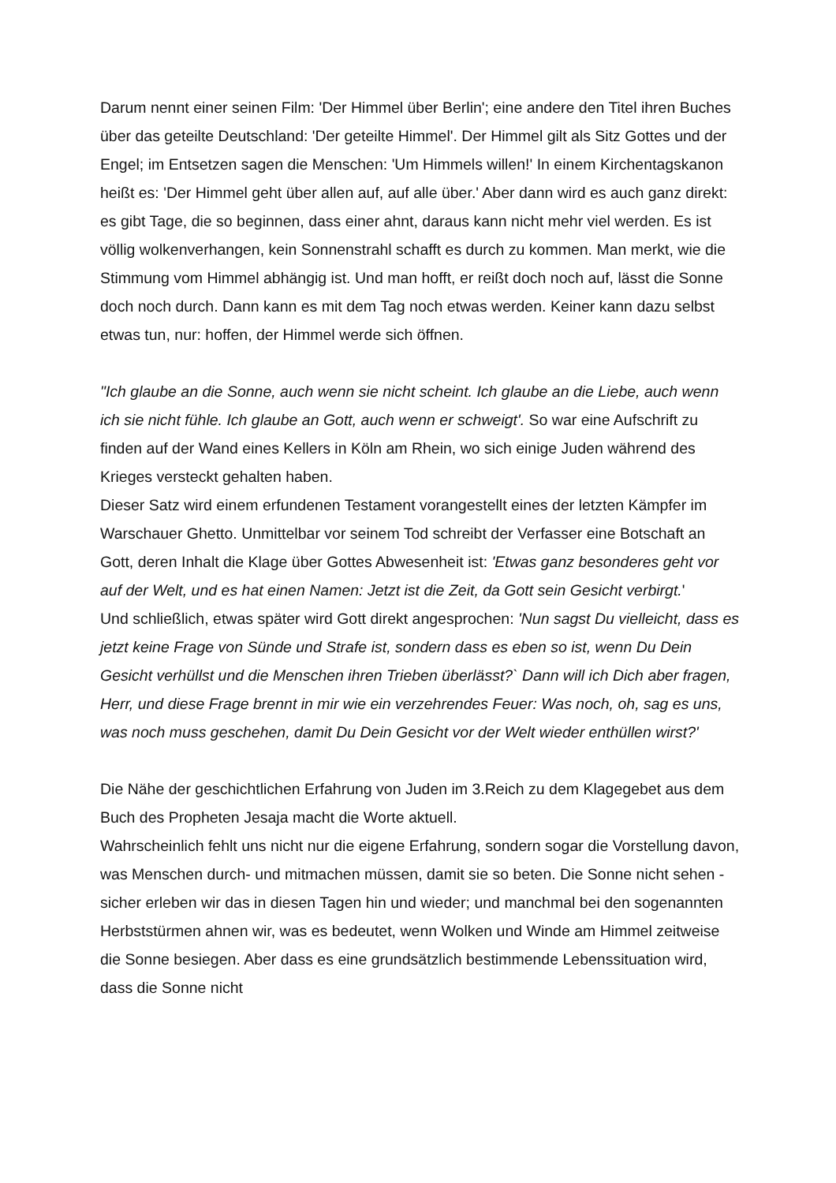Darum nennt einer seinen Film: 'Der Himmel über Berlin'; eine andere den Titel ihren Buches über das geteilte Deutschland: 'Der geteilte Himmel'. Der Himmel gilt als Sitz Gottes und der Engel; im Entsetzen sagen die Menschen: 'Um Himmels willen!' In einem Kirchentagskanon heißt es: 'Der Himmel geht über allen auf, auf alle über.' Aber dann wird es auch ganz direkt: es gibt Tage, die so beginnen, dass einer ahnt, daraus kann nicht mehr viel werden. Es ist völlig wolkenverhangen, kein Sonnenstrahl schafft es durch zu kommen. Man merkt, wie die Stimmung vom Himmel abhängig ist. Und man hofft, er reißt doch noch auf, lässt die Sonne doch noch durch. Dann kann es mit dem Tag noch etwas werden. Keiner kann dazu selbst etwas tun, nur: hoffen, der Himmel werde sich öffnen.
"Ich glaube an die Sonne, auch wenn sie nicht scheint. Ich glaube an die Liebe, auch wenn ich sie nicht fühle. Ich glaube an Gott, auch wenn er schweigt'. So war eine Aufschrift zu finden auf der Wand eines Kellers in Köln am Rhein, wo sich einige Juden während des Krieges versteckt gehalten haben.
Dieser Satz wird einem erfundenen Testament vorangestellt eines der letzten Kämpfer im Warschauer Ghetto. Unmittelbar vor seinem Tod schreibt der Verfasser eine Botschaft an Gott, deren Inhalt die Klage über Gottes Abwesenheit ist: 'Etwas ganz besonderes geht vor auf der Welt, und es hat einen Namen: Jetzt ist die Zeit, da Gott sein Gesicht verbirgt.'
Und schließlich, etwas später wird Gott direkt angesprochen: 'Nun sagst Du vielleicht, dass es jetzt keine Frage von Sünde und Strafe ist, sondern dass es eben so ist, wenn Du Dein Gesicht verhüllst und die Menschen ihren Trieben überlässt?` Dann will ich Dich aber fragen, Herr, und diese Frage brennt in mir wie ein verzehrendes Feuer: Was noch, oh, sag es uns, was noch muss geschehen, damit Du Dein Gesicht vor der Welt wieder enthüllen wirst?'
Die Nähe der geschichtlichen Erfahrung von Juden im 3.Reich zu dem Klagegebet aus dem Buch des Propheten Jesaja macht die Worte aktuell.
Wahrscheinlich fehlt uns nicht nur die eigene Erfahrung, sondern sogar die Vorstellung davon, was Menschen durch- und mitmachen müssen, damit sie so beten. Die Sonne nicht sehen - sicher erleben wir das in diesen Tagen hin und wieder; und manchmal bei den sogenannten Herbststürmen ahnen wir, was es bedeutet, wenn Wolken und Winde am Himmel zeitweise die Sonne besiegen. Aber dass es eine grundsätzlich bestimmende Lebenssituation wird, dass die Sonne nicht